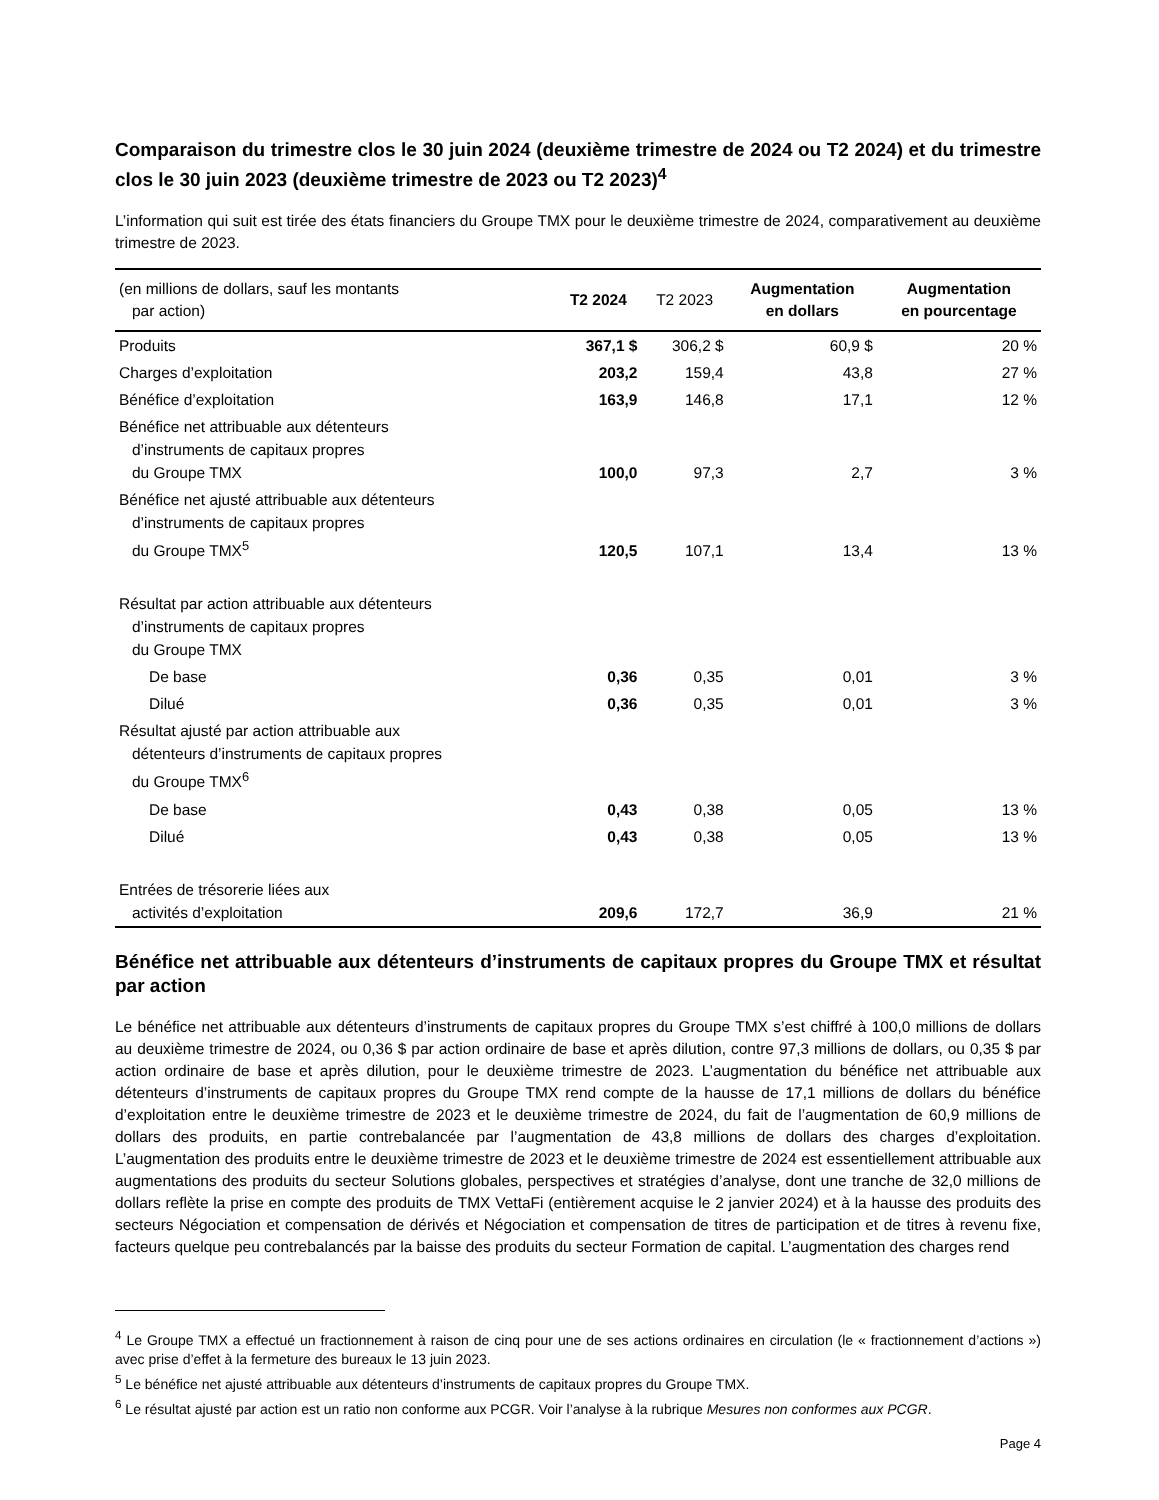Comparaison du trimestre clos le 30 juin 2024 (deuxième trimestre de 2024 ou T2 2024) et du trimestre clos le 30 juin 2023 (deuxième trimestre de 2023 ou T2 2023)<sup>4</sup>
L’information qui suit est tirée des états financiers du Groupe TMX pour le deuxième trimestre de 2024, comparativement au deuxième trimestre de 2023.
| (en millions de dollars, sauf les montants par action) | T2 2024 | T2 2023 | Augmentation en dollars | Augmentation en pourcentage |
| --- | --- | --- | --- | --- |
| Produits | 367,1 $ | 306,2 $ | 60,9 $ | 20 % |
| Charges d’exploitation | 203,2 | 159,4 | 43,8 | 27 % |
| Bénéfice d’exploitation | 163,9 | 146,8 | 17,1 | 12 % |
| Bénéfice net attribuable aux détenteurs d’instruments de capitaux propres du Groupe TMX | 100,0 | 97,3 | 2,7 | 3 % |
| Bénéfice net ajusté attribuable aux détenteurs d’instruments de capitaux propres du Groupe TMX<sup>5</sup> | 120,5 | 107,1 | 13,4 | 13 % |
| Résultat par action attribuable aux détenteurs d’instruments de capitaux propres du Groupe TMX | | | | |
| De base | 0,36 | 0,35 | 0,01 | 3 % |
| Dilué | 0,36 | 0,35 | 0,01 | 3 % |
| Résultat ajusté par action attribuable aux détenteurs d’instruments de capitaux propres du Groupe TMX<sup>6</sup> | | | | |
| De base | 0,43 | 0,38 | 0,05 | 13 % |
| Dilué | 0,43 | 0,38 | 0,05 | 13 % |
| Entrées de trésorerie liées aux activités d’exploitation | 209,6 | 172,7 | 36,9 | 21 % |
Bénéfice net attribuable aux détenteurs d’instruments de capitaux propres du Groupe TMX et résultat par action
Le bénéfice net attribuable aux détenteurs d’instruments de capitaux propres du Groupe TMX s’est chiffré à 100,0 millions de dollars au deuxième trimestre de 2024, ou 0,36 $ par action ordinaire de base et après dilution, contre 97,3 millions de dollars, ou 0,35 $ par action ordinaire de base et après dilution, pour le deuxième trimestre de 2023. L’augmentation du bénéfice net attribuable aux détenteurs d’instruments de capitaux propres du Groupe TMX rend compte de la hausse de 17,1 millions de dollars du bénéfice d’exploitation entre le deuxième trimestre de 2023 et le deuxième trimestre de 2024, du fait de l’augmentation de 60,9 millions de dollars des produits, en partie contrebalancée par l’augmentation de 43,8 millions de dollars des charges d’exploitation. L’augmentation des produits entre le deuxième trimestre de 2023 et le deuxième trimestre de 2024 est essentiellement attribuable aux augmentations des produits du secteur Solutions globales, perspectives et stratégies d’analyse, dont une tranche de 32,0 millions de dollars reflète la prise en compte des produits de TMX VettaFi (entièrement acquise le 2 janvier 2024) et à la hausse des produits des secteurs Négociation et compensation de dérivés et Négociation et compensation de titres de participation et de titres à revenu fixe, facteurs quelque peu contrebalancés par la baisse des produits du secteur Formation de capital. L’augmentation des charges rend
<sup>4</sup> Le Groupe TMX a effectué un fractionnement à raison de cinq pour une de ses actions ordinaires en circulation (le « fractionnement d’actions ») avec prise d’effet à la fermeture des bureaux le 13 juin 2023.
<sup>5</sup> Le bénéfice net ajusté attribuable aux détenteurs d’instruments de capitaux propres du Groupe TMX.
<sup>6</sup> Le résultat ajusté par action est un ratio non conforme aux PCGR. Voir l’analyse à la rubrique Mesures non conformes aux PCGR.
Page 4